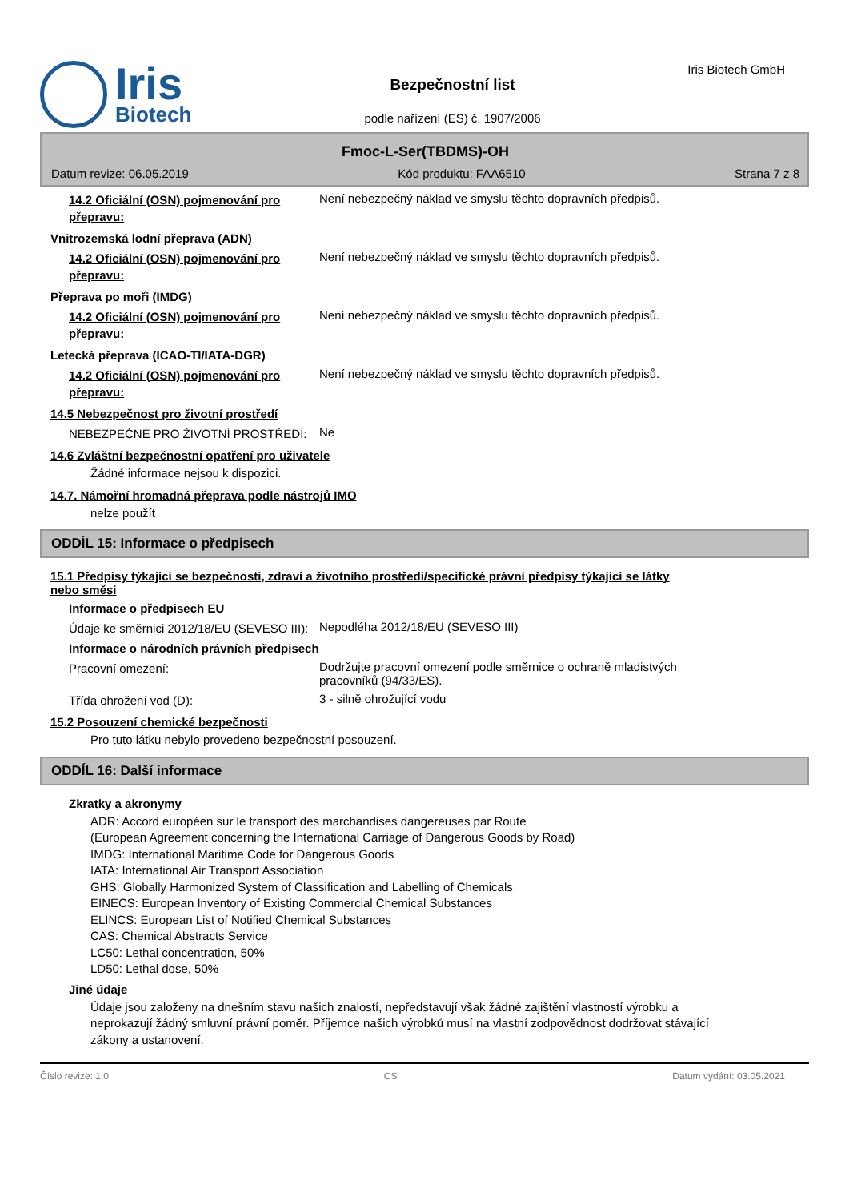Iris
Biotech
Bezpečnostní list
podle nařízení (ES) č. 1907/2006
Iris Biotech GmbH
Fmoc-L-Ser(TBDMS)-OH
Datum revize: 06.05.2019 Kód produktu: FAA6510 Strana 7 z 8
14.2 Oficiální (OSN) pojmenování pro přepravu:
Není nebezpečný náklad ve smyslu těchto dopravních předpisů.
Vnitrozemská lodní přeprava (ADN)
14.2 Oficiální (OSN) pojmenování pro přepravu:
Není nebezpečný náklad ve smyslu těchto dopravních předpisů.
Přeprava po moři (IMDG)
14.2 Oficiální (OSN) pojmenování pro přepravu:
Není nebezpečný náklad ve smyslu těchto dopravních předpisů.
Letecká přeprava (ICAO-TI/IATA-DGR)
14.2 Oficiální (OSN) pojmenování pro přepravu:
Není nebezpečný náklad ve smyslu těchto dopravních předpisů.
14.5 Nebezpečnost pro životní prostředí
NEBEZPEČNÉ PRO ŽIVOTNÍ PROSTŘEDÍ:
Ne
14.6 Zvláštní bezpečnostní opatření pro uživatele
Žádné informace nejsou k dispozici.
14.7. Námořní hromadná přeprava podle nástrojů IMO
nelze použít
ODDÍL 15: Informace o předpisech
15.1 Předpisy týkající se bezpečnosti, zdraví a životního prostředí/specifické právní předpisy týkající se látky nebo směsi
Informace o předpisech EU
Údaje ke směrnici 2012/18/EU (SEVESO III):
Nepodléha 2012/18/EU (SEVESO III)
Informace o národních právních předpisech
Pracovní omezení:
Dodržujte pracovní omezení podle směrnice o ochraně mladistvých pracovníků (94/33/ES).
Třída ohrožení vod (D):
3 - silně ohrožující vodu
15.2 Posouzení chemické bezpečnosti
Pro tuto látku nebylo provedeno bezpečnostní posouzení.
ODDÍL 16: Další informace
Zkratky a akronymy
ADR: Accord européen sur le transport des marchandises dangereuses par Route
(European Agreement concerning the International Carriage of Dangerous Goods by Road)
IMDG: International Maritime Code for Dangerous Goods
IATA: International Air Transport Association
GHS: Globally Harmonized System of Classification and Labelling of Chemicals
EINECS: European Inventory of Existing Commercial Chemical Substances
ELINCS: European List of Notified Chemical Substances
CAS: Chemical Abstracts Service
LC50: Lethal concentration, 50%
LD50: Lethal dose, 50%
Jiné údaje
Údaje jsou založeny na dnešním stavu našich znalostí, nepředstavují však žádné zajištění vlastností výrobku a neprokazují žádný smluvní právní poměr. Příjemce našich výrobků musí na vlastní zodpovědnost dodržovat stávající zákony a ustanovení.
Číslo revize: 1,0 CS Datum vydání: 03.05.2021